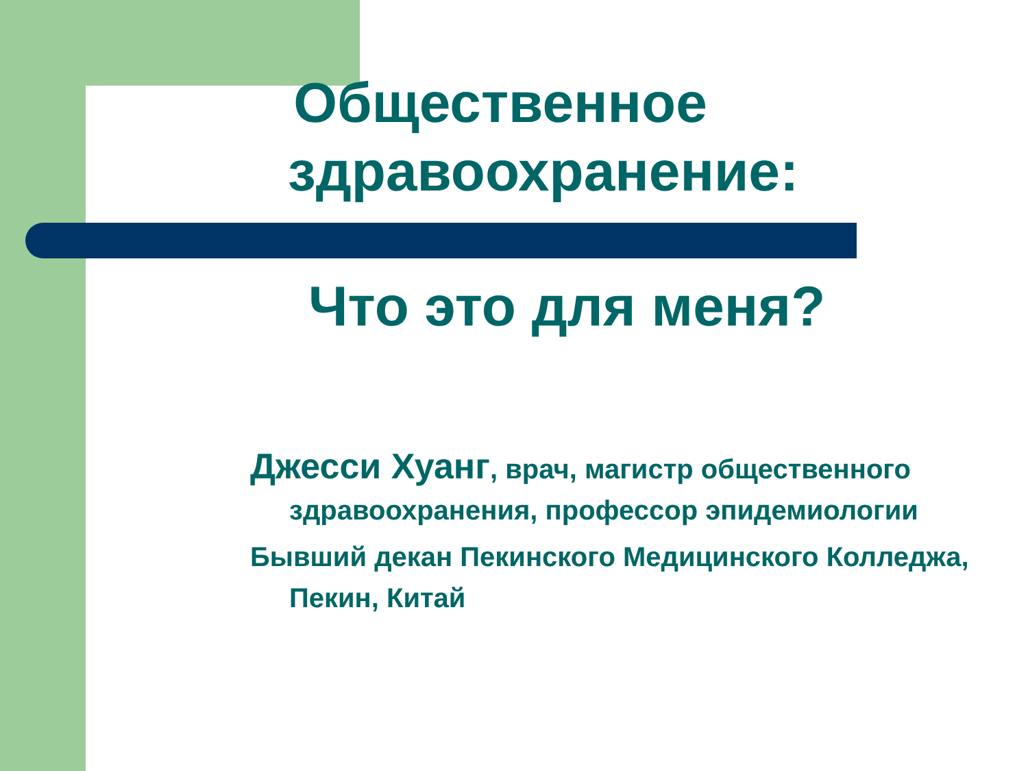Общественное здравоохранение:
Что это для меня?
Джесси Хуанг, врач, магистр общественного здравоохранения, профессор эпидемиологии
Бывший декан Пекинского Медицинского Колледжа, Пекин, Китай